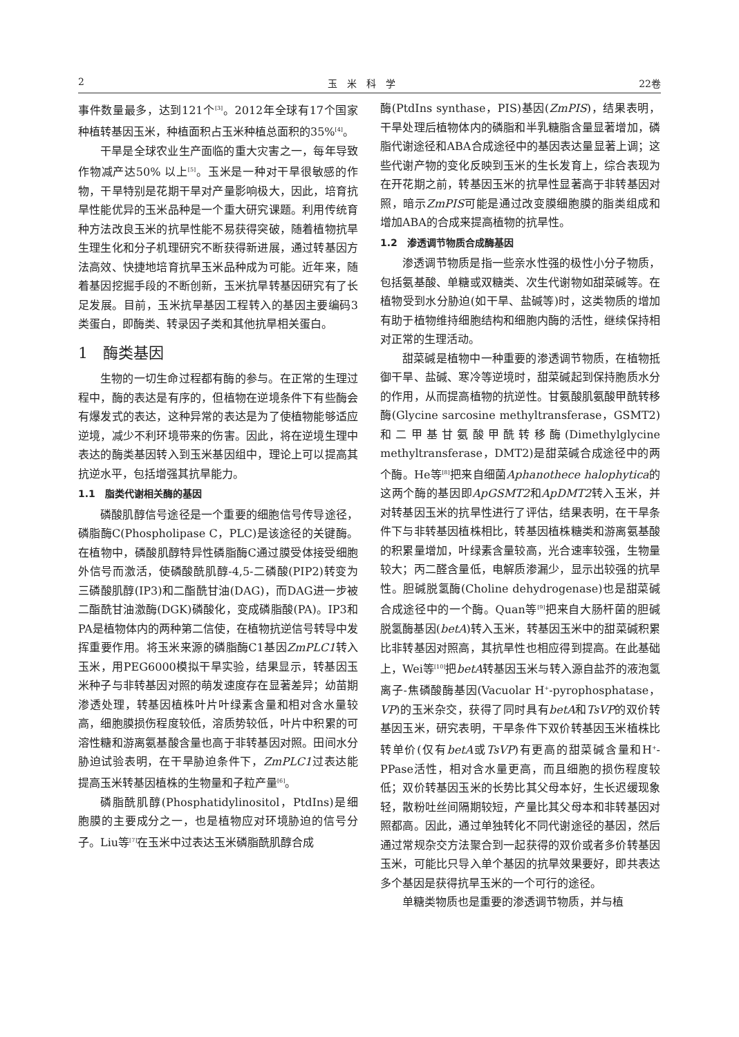2 玉　米　科　学 22卷
事件数量最多，达到121个<sup>[3]</sup>。2012年全球有17个国家种植转基因玉米，种植面积占玉米种植总面积的35%<sup>[4]</sup>。
干旱是全球农业生产面临的重大灾害之一，每年导致作物减产达50% 以上<sup>[5]</sup>。玉米是一种对干旱很敏感的作物，干旱特别是花期干旱对产量影响极大，因此，培育抗旱性能优异的玉米品种是一个重大研究课题。利用传统育种方法改良玉米的抗旱性能不易获得突破，随着植物抗旱生理生化和分子机理研究不断获得新进展，通过转基因方法高效、快捷地培育抗旱玉米品种成为可能。近年来，随着基因挖掘手段的不断创新，玉米抗旱转基因研究有了长足发展。目前，玉米抗旱基因工程转入的基因主要编码3类蛋白，即酶类、转录因子类和其他抗旱相关蛋白。
1　酶类基因
生物的一切生命过程都有酶的参与。在正常的生理过程中，酶的表达是有序的，但植物在逆境条件下有些酶会有爆发式的表达，这种异常的表达是为了使植物能够适应逆境，减少不利环境带来的伤害。因此，将在逆境生理中表达的酶类基因转入到玉米基因组中，理论上可以提高其抗逆水平，包括增强其抗旱能力。
1.1　脂类代谢相关酶的基因
磷酸肌醇信号途径是一个重要的细胞信号传导途径，磷脂酶C(Phospholipase C，PLC)是该途径的关键酶。在植物中，磷酸肌醇特异性磷脂酶C通过膜受体接受细胞外信号而激活，使磷酸酰肌醇-4,5-二磷酸(PIP2)转变为三磷酸肌醇(IP3)和二酯酰甘油(DAG)，而DAG进一步被二酯酰甘油激酶(DGK)磷酸化，变成磷脂酸(PA)。IP3和PA是植物体内的两种第二信使，在植物抗逆信号转导中发挥重要作用。将玉米来源的磷脂酶C1基因ZmPLC1转入玉米，用PEG6000模拟干旱实验，结果显示，转基因玉米种子与非转基因对照的萌发速度存在显著差异；幼苗期渗透处理，转基因植株叶片叶绿素含量和相对含水量较高，细胞膜损伤程度较低，溶质势较低，叶片中积累的可溶性糖和游离氨基酸含量也高于非转基因对照。田间水分胁迫试验表明，在干旱胁迫条件下，ZmPLC1过表达能提高玉米转基因植株的生物量和子粒产量<sup>[6]</sup>。
磷脂酰肌醇(Phosphatidylinositol，PtdIns)是细胞膜的主要成分之一，也是植物应对环境胁迫的信号分子。Liu等<sup>[7]</sup>在玉米中过表达玉米磷脂酰肌醇合成
酶(PtdIns synthase，PIS)基因(ZmPIS)，结果表明，干旱处理后植物体内的磷脂和半乳糖脂含量显著增加，磷脂代谢途径和ABA合成途径中的基因表达量显著上调；这些代谢产物的变化反映到玉米的生长发育上，综合表现为在开花期之前，转基因玉米的抗旱性显著高于非转基因对照，暗示ZmPIS可能是通过改变膜细胞膜的脂类组成和增加ABA的合成来提高植物的抗旱性。
1.2　渗透调节物质合成酶基因
渗透调节物质是指一些亲水性强的极性小分子物质，包括氨基酸、单糖或双糖类、次生代谢物如甜菜碱等。在植物受到水分胁迫(如干旱、盐碱等)时，这类物质的增加有助于植物维持细胞结构和细胞内酶的活性，继续保持相对正常的生理活动。
甜菜碱是植物中一种重要的渗透调节物质，在植物抵御干旱、盐碱、寒冷等逆境时，甜菜碱起到保持胞质水分的作用，从而提高植物的抗逆性。甘氨酸肌氨酸甲酰转移酶(Glycine sarcosine methyltransferase，GSMT2)和二甲基甘氨酸甲酰转移酶(Dimethylglycine methyltransferase，DMT2)是甜菜碱合成途径中的两个酶。He等<sup>[8]</sup>把来自细菌Aphanothece halophytica的这两个酶的基因即ApGSMT2和ApDMT2转入玉米，并对转基因玉米的抗旱性进行了评估，结果表明，在干旱条件下与非转基因植株相比，转基因植株糖类和游离氨基酸的积累量增加，叶绿素含量较高，光合速率较强，生物量较大；丙二醛含量低，电解质渗漏少，显示出较强的抗旱性。胆碱脱氢酶(Choline dehydrogenase)也是甜菜碱合成途径中的一个酶。Quan等<sup>[9]</sup>把来自大肠杆菌的胆碱脱氢酶基因(betA)转入玉米，转基因玉米中的甜菜碱积累比非转基因对照高，其抗旱性也相应得到提高。在此基础上，Wei等<sup>[10]</sup>把betA转基因玉米与转入源自盐芥的液泡氢离子-焦磷酸酶基因(Vacuolar H<sup>+</sup>-pyrophosphatase，VP)的玉米杂交，获得了同时具有betA和TsVP的双价转基因玉米，研究表明，干旱条件下双价转基因玉米植株比转单价(仅有betA或TsVP)有更高的甜菜碱含量和H<sup>+</sup>-PPase活性，相对含水量更高，而且细胞的损伤程度较低；双价转基因玉米的长势比其父母本好，生长迟缓现象轻，散粉吐丝间隔期较短，产量比其父母本和非转基因对照都高。因此，通过单独转化不同代谢途径的基因，然后通过常规杂交方法聚合到一起获得的双价或者多价转基因玉米，可能比只导入单个基因的抗旱效果要好，即共表达多个基因是获得抗旱玉米的一个可行的途径。
单糖类物质也是重要的渗透调节物质，并与植